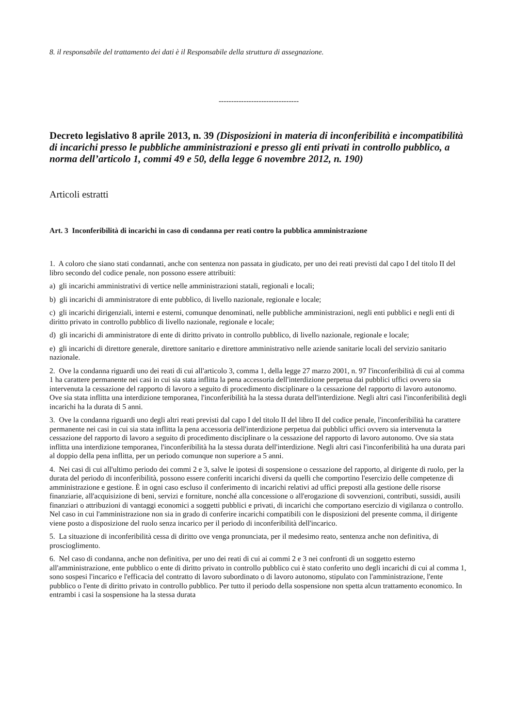8. il responsabile del trattamento dei dati è il Responsabile della struttura di assegnazione.
--------------------------------
Decreto legislativo 8 aprile 2013, n. 39 (Disposizioni in materia di inconferibilità e incompatibilità di incarichi presso le pubbliche amministrazioni e presso gli enti privati in controllo pubblico, a norma dell’articolo 1, commi 49 e 50, della legge 6 novembre 2012, n. 190)
Articoli estratti
Art. 3 Inconferibilità di incarichi in caso di condanna per reati contro la pubblica amministrazione
1. A coloro che siano stati condannati, anche con sentenza non passata in giudicato, per uno dei reati previsti dal capo I del titolo II del libro secondo del codice penale, non possono essere attribuiti:
a) gli incarichi amministrativi di vertice nelle amministrazioni statali, regionali e locali;
b) gli incarichi di amministratore di ente pubblico, di livello nazionale, regionale e locale;
c) gli incarichi dirigenziali, interni e esterni, comunque denominati, nelle pubbliche amministrazioni, negli enti pubblici e negli enti di diritto privato in controllo pubblico di livello nazionale, regionale e locale;
d) gli incarichi di amministratore di ente di diritto privato in controllo pubblico, di livello nazionale, regionale e locale;
e) gli incarichi di direttore generale, direttore sanitario e direttore amministrativo nelle aziende sanitarie locali del servizio sanitario nazionale.
2. Ove la condanna riguardi uno dei reati di cui all'articolo 3, comma 1, della legge 27 marzo 2001, n. 97 l'inconferibilità di cui al comma 1 ha carattere permanente nei casi in cui sia stata inflitta la pena accessoria dell'interdizione perpetua dai pubblici uffici ovvero sia intervenuta la cessazione del rapporto di lavoro a seguito di procedimento disciplinare o la cessazione del rapporto di lavoro autonomo. Ove sia stata inflitta una interdizione temporanea, l'inconferibilità ha la stessa durata dell'interdizione. Negli altri casi l'inconferibilità degli incarichi ha la durata di 5 anni.
3. Ove la condanna riguardi uno degli altri reati previsti dal capo I del titolo II del libro II del codice penale, l'inconferibilità ha carattere permanente nei casi in cui sia stata inflitta la pena accessoria dell'interdizione perpetua dai pubblici uffici ovvero sia intervenuta la cessazione del rapporto di lavoro a seguito di procedimento disciplinare o la cessazione del rapporto di lavoro autonomo. Ove sia stata inflitta una interdizione temporanea, l'inconferibilità ha la stessa durata dell'interdizione. Negli altri casi l'inconferibilità ha una durata pari al doppio della pena inflitta, per un periodo comunque non superiore a 5 anni.
4. Nei casi di cui all'ultimo periodo dei commi 2 e 3, salve le ipotesi di sospensione o cessazione del rapporto, al dirigente di ruolo, per la durata del periodo di inconferibilità, possono essere conferiti incarichi diversi da quelli che comportino l'esercizio delle competenze di amministrazione e gestione. È in ogni caso escluso il conferimento di incarichi relativi ad uffici preposti alla gestione delle risorse finanziarie, all'acquisizione di beni, servizi e forniture, nonché alla concessione o all'erogazione di sovvenzioni, contributi, sussidi, ausili finanziari o attribuzioni di vantaggi economici a soggetti pubblici e privati, di incarichi che comportano esercizio di vigilanza o controllo. Nel caso in cui l'amministrazione non sia in grado di conferire incarichi compatibili con le disposizioni del presente comma, il dirigente viene posto a disposizione del ruolo senza incarico per il periodo di inconferibilità dell'incarico.
5. La situazione di inconferibilità cessa di diritto ove venga pronunciata, per il medesimo reato, sentenza anche non definitiva, di proscioglimento.
6. Nel caso di condanna, anche non definitiva, per uno dei reati di cui ai commi 2 e 3 nei confronti di un soggetto esterno all'amministrazione, ente pubblico o ente di diritto privato in controllo pubblico cui è stato conferito uno degli incarichi di cui al comma 1, sono sospesi l'incarico e l'efficacia del contratto di lavoro subordinato o di lavoro autonomo, stipulato con l'amministrazione, l'ente pubblico o l'ente di diritto privato in controllo pubblico. Per tutto il periodo della sospensione non spetta alcun trattamento economico. In entrambi i casi la sospensione ha la stessa durata